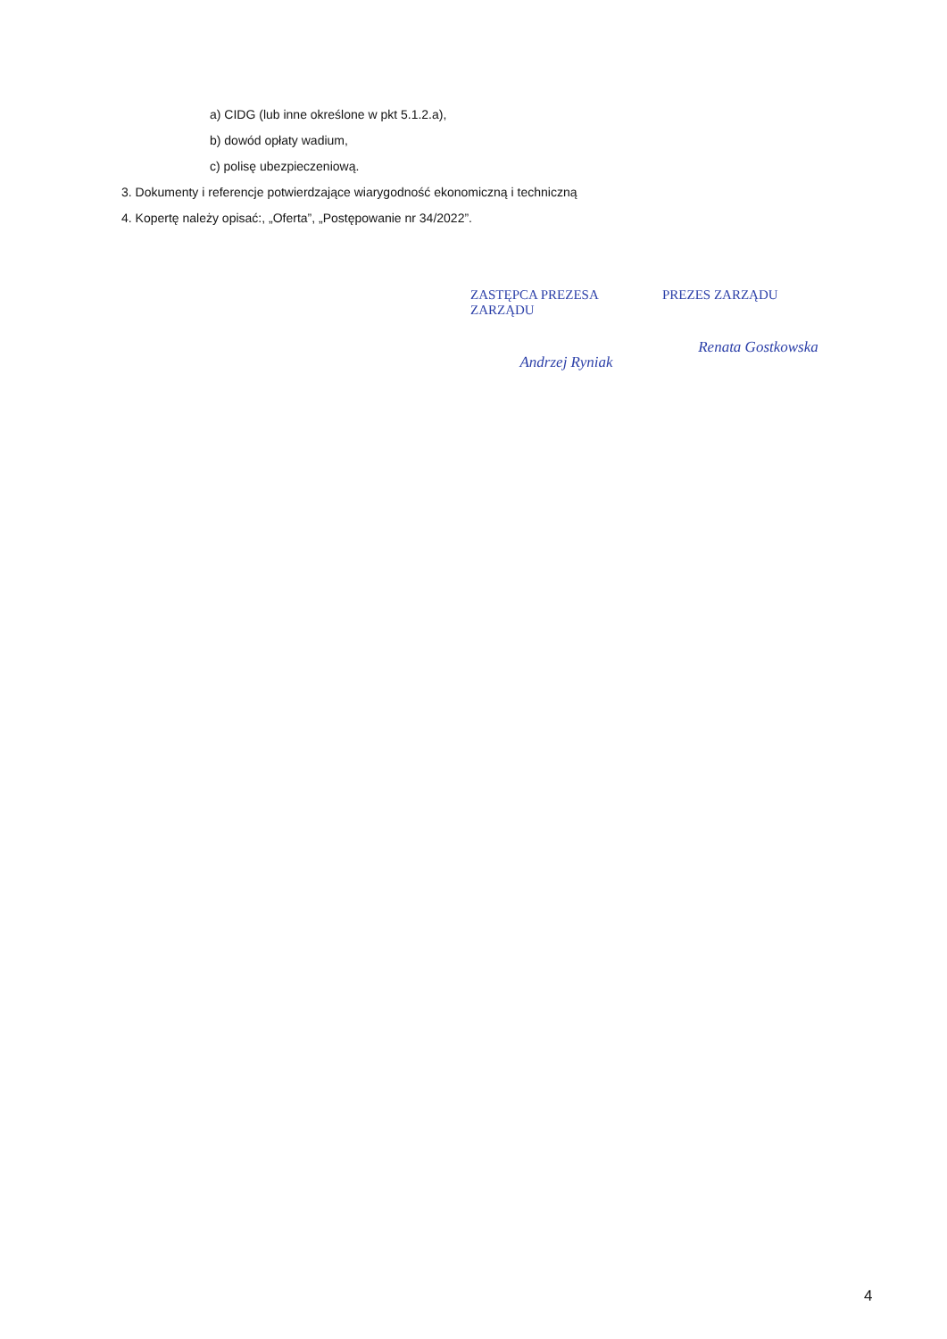a) CIDG (lub inne określone w pkt 5.1.2.a),
b) dowód opłaty wadium,
c) polisę ubezpieczeniową.
3. Dokumenty i referencje potwierdzające wiarygodność ekonomiczną i techniczną
4. Kopertę należy opisać:, „Oferta”, „Postępowanie nr 34/2022”.
ZASTĘPCA PREZESA ZARZĄDU
Andrzej Ryniak
PREZES ZARZĄDU
Renata Gostkowska
4